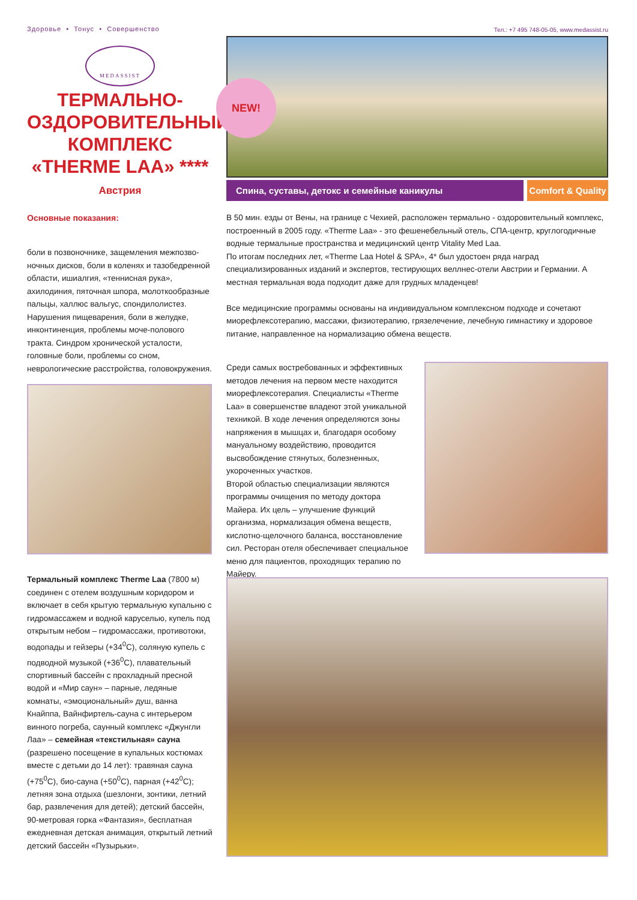Здоровье • Тонус • Совершенство
MEDASSIST
ТЕРМАЛЬНО-
ОЗДОРОВИТЕЛЬНЫЙ
КОМПЛЕКС
«THERME LAA» ****
Австрия
Основные показания:
боли в позвоночнике, защемления межпозво-ночных дисков, боли в коленях и тазобедренной области, ишиалгия, «теннисная рука», ахилодиния, пяточная шпора, молоткообразные пальцы, халлюс вальгус, спондилолистез. Нарушения пищеварения, боли в желудке, инконтиненция, проблемы моче-полового тракта. Синдром хронической усталости, головные боли, проблемы со сном, неврологические расстройства, головокружения.
Термальный комплекс Therme Laa (7800 м) соединен с отелем воздушным коридором и включает в себя крытую термальную купальню с гидромассажем и водной каруселью, купель под открытым небом – гидромассажи, противотоки, водопады и гейзеры (+34<sup>0</sup>C), соляную купель с подводной музыкой (+36<sup>0</sup>C), плавательный спортивный бассейн с прохладный пресной водой и «Мир саун» – парные, ледяные комнаты, «эмоциональный» душ, ванна Кнайппа, Вайнфиртель-сауна с интерьером винного погреба, саунный комплекс «Джунгли Лаа» – семейная «текстильная» сауна (разрешено посещение в купальных костюмах вместе с детьми до 14 лет): травяная сауна (+75<sup>0</sup>C), био-сауна (+50<sup>0</sup>C), парная (+42<sup>0</sup>C); летняя зона отдыха (шезлонги, зонтики, летний бар, развлечения для детей); детский бассейн, 90-метровая горка «Фантазия», бесплатная ежедневная детская анимация, открытый летний детский бассейн «Пузырьки».
Тел.: +7 495 748-05-05, www.medassist.ru
NEW!
Спина, суставы, детокс и семейные каникулы
Comfort & Quality
В 50 мин. езды от Вены, на границе с Чехией, расположен термально - оздоровительный комплекс, построенный в 2005 году. «Therme Laa» - это фешенебельный отель, СПА-центр, круглогодичные водные термальные пространства и медицинский центр Vitality Med Laa.
По итогам последних лет, «Therme Laa Hotel & SPA», 4* был удостоен ряда наград специализированных изданий и экспертов, тестирующих веллнес-отели Австрии и Германии. А местная термальная вода подходит даже для грудных младенцев!
Все медицинские программы основаны на индивидуальном комплексном подходе и сочетают миорефлексотерапию, массажи, физиотерапию, грязелечение, лечебную гимнастику и здоровое питание, направленное на нормализацию обмена веществ.
Среди самых востребованных и эффективных методов лечения на первом месте находится миорефлексотерапия. Специалисты «Therme Laa» в совершенстве владеют этой уникальной техникой. В ходе лечения определяются зоны напряжения в мышцах и, благодаря особому мануальному воздействию, проводится высвобождение стянутых, болезненных, укороченных участков.
Второй областью специализации являются программы очищения по методу доктора Майера. Их цель – улучшение функций организма, нормализация обмена веществ, кислотно-щелочного баланса, восстановление сил. Ресторан отеля обеспечивает специальное меню для пациентов, проходящих терапию по Майеру.